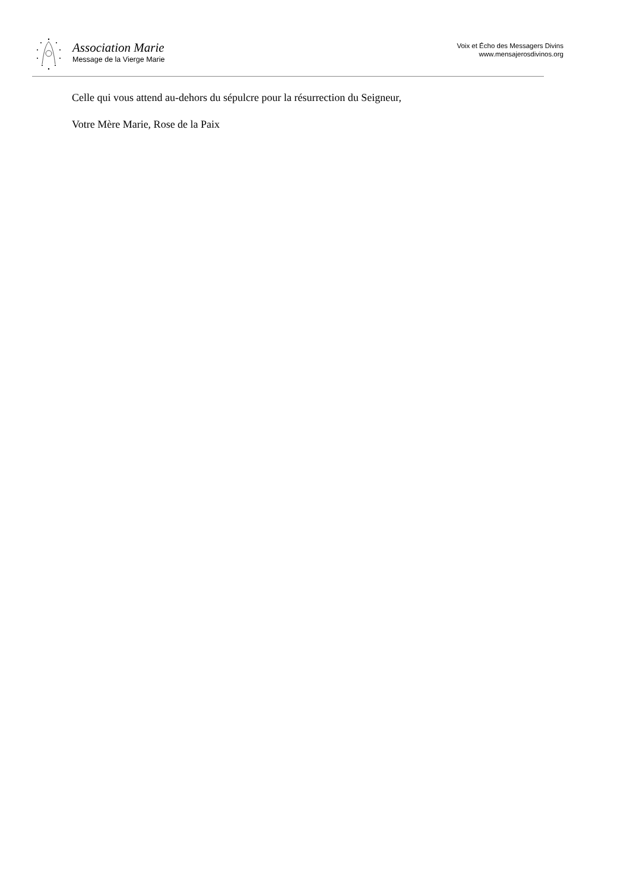Association Marie
Message de la Vierge Marie
Voix et Écho des Messagers Divins
www.mensajerosdivinos.org
Celle qui vous attend au-dehors du sépulcre pour la résurrection du Seigneur,
Votre Mère Marie, Rose de la Paix